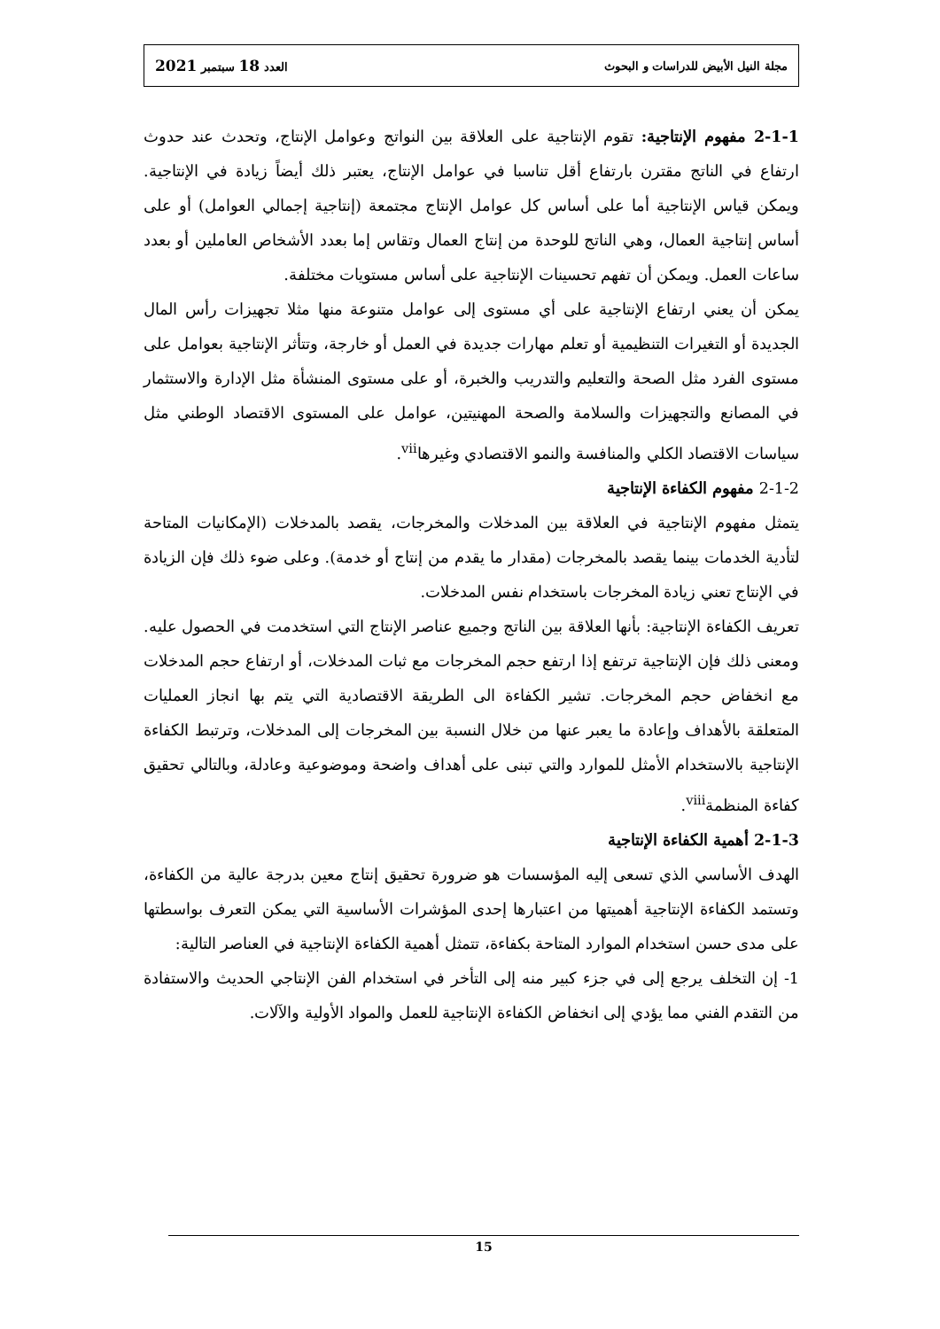مجلة النيل الأبيض للدراسات و البحوث العدد 18 سبتمبر 2021
2-1-1 مفهوم الإنتاجية: تقوم الإنتاجية على العلاقة بين النواتج وعوامل الإنتاج، وتحدث عند حدوث ارتفاع في الناتج مقترن بارتفاع أقل تناسبا في عوامل الإنتاج، يعتبر ذلك أيضاً زيادة في الإنتاجية. ويمكن قياس الإنتاجية أما على أساس كل عوامل الإنتاج مجتمعة (إنتاجية إجمالي العوامل) أو على أساس إنتاجية العمال، وهي الناتج للوحدة من إنتاج العمال وتقاس إما بعدد الأشخاص العاملين أو بعدد ساعات العمل. ويمكن أن تفهم تحسينات الإنتاجية على أساس مستويات مختلفة.
يمكن أن يعني ارتفاع الإنتاجية على أي مستوى إلى عوامل متنوعة منها مثلا تجهيزات رأس المال الجديدة أو التغيرات التنظيمية أو تعلم مهارات جديدة في العمل أو خارجة، وتتأثر الإنتاجية بعوامل على مستوى الفرد مثل الصحة والتعليم والتدريب والخبرة، أو على مستوى المنشأة مثل الإدارة والاستثمار في المصانع والتجهيزات والسلامة والصحة المهنيتين، عوامل على المستوى الاقتصاد الوطني مثل سياسات الاقتصاد الكلي والمنافسة والنمو الاقتصادي وغيرها<sup>vii</sup>.
2-1-2 مفهوم الكفاءة الإنتاجية
يتمثل مفهوم الإنتاجية في العلاقة بين المدخلات والمخرجات، يقصد بالمدخلات (الإمكانيات المتاحة لتأدية الخدمات بينما يقصد بالمخرجات (مقدار ما يقدم من إنتاج أو خدمة). وعلى ضوء ذلك فإن الزيادة في الإنتاج تعني زيادة المخرجات باستخدام نفس المدخلات.
تعريف الكفاءة الإنتاجية: بأنها العلاقة بين الناتج وجميع عناصر الإنتاج التي استخدمت في الحصول عليه. ومعنى ذلك فإن الإنتاجية ترتفع إذا ارتفع حجم المخرجات مع ثبات المدخلات، أو ارتفاع حجم المدخلات مع انخفاض حجم المخرجات. تشير الكفاءة الى الطريقة الاقتصادية التي يتم بها انجاز العمليات المتعلقة بالأهداف وإعادة ما يعبر عنها من خلال النسبة بين المخرجات إلى المدخلات، وترتبط الكفاءة الإنتاجية بالاستخدام الأمثل للموارد والتي تبنى على أهداف واضحة وموضوعية وعادلة، وبالتالي تحقيق كفاءة المنظمة<sup>viii</sup>.
2-1-3 أهمية الكفاءة الإنتاجية
الهدف الأساسي الذي تسعى إليه المؤسسات هو ضرورة تحقيق إنتاج معين بدرجة عالية من الكفاءة، وتستمد الكفاءة الإنتاجية أهميتها من اعتبارها إحدى المؤشرات الأساسية التي يمكن التعرف بواسطتها على مدى حسن استخدام الموارد المتاحة بكفاءة، تتمثل أهمية الكفاءة الإنتاجية في العناصر التالية:
1- إن التخلف يرجع إلى في جزء كبير منه إلى التأخر في استخدام الفن الإنتاجي الحديث والاستفادة من التقدم الفني مما يؤدي إلى انخفاض الكفاءة الإنتاجية للعمل والمواد الأولية والآلات.
15